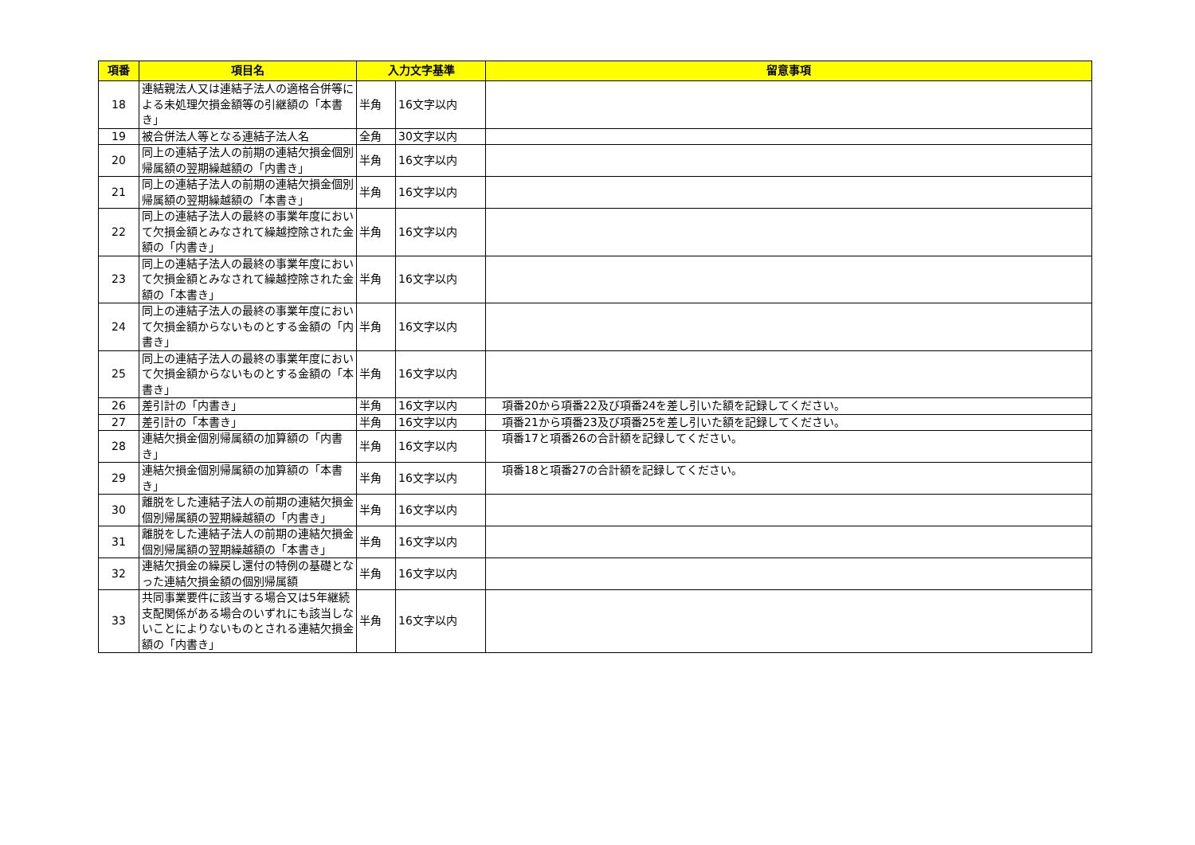| 項番 | 項目名 | 入力文字基準 | | 留意事項 |
| --- | --- | --- | --- | --- |
| 18 | 連結親法人又は連結子法人の適格合併等による未処理欠損金額等の引継額の「本書き」 | 半角 | 16文字以内 | |
| 19 | 被合併法人等となる連結子法人名 | 全角 | 30文字以内 | |
| 20 | 同上の連結子法人の前期の連結欠損金個別帰属額の翌期繰越額の「内書き」 | 半角 | 16文字以内 | |
| 21 | 同上の連結子法人の前期の連結欠損金個別帰属額の翌期繰越額の「本書き」 | 半角 | 16文字以内 | |
| 22 | 同上の連結子法人の最終の事業年度において欠損金額とみなされて繰越控除された金額の「内書き」 | 半角 | 16文字以内 | |
| 23 | 同上の連結子法人の最終の事業年度において欠損金額とみなされて繰越控除された金額の「本書き」 | 半角 | 16文字以内 | |
| 24 | 同上の連結子法人の最終の事業年度において欠損金額からないものとする金額の「内書き」 | 半角 | 16文字以内 | |
| 25 | 同上の連結子法人の最終の事業年度において欠損金額からないものとする金額の「本書き」 | 半角 | 16文字以内 | |
| 26 | 差引計の「内書き」 | 半角 | 16文字以内 | 項番20から項番22及び項番24を差し引いた額を記録してください。 |
| 27 | 差引計の「本書き」 | 半角 | 16文字以内 | 項番21から項番23及び項番25を差し引いた額を記録してください。 |
| 28 | 連結欠損金個別帰属額の加算額の「内書き」 | 半角 | 16文字以内 | 項番17と項番26の合計額を記録してください。 |
| 29 | 連結欠損金個別帰属額の加算額の「本書き」 | 半角 | 16文字以内 | 項番18と項番27の合計額を記録してください。 |
| 30 | 離脱をした連結子法人の前期の連結欠損金個別帰属額の翌期繰越額の「内書き」 | 半角 | 16文字以内 | |
| 31 | 離脱をした連結子法人の前期の連結欠損金個別帰属額の翌期繰越額の「本書き」 | 半角 | 16文字以内 | |
| 32 | 連結欠損金の繰戻し還付の特例の基礎となった連結欠損金額の個別帰属額 | 半角 | 16文字以内 | |
| 33 | 共同事業要件に該当する場合又は5年継続支配関係がある場合のいずれにも該当しないことによりないものとされる連結欠損金額の「内書き」 | 半角 | 16文字以内 | |